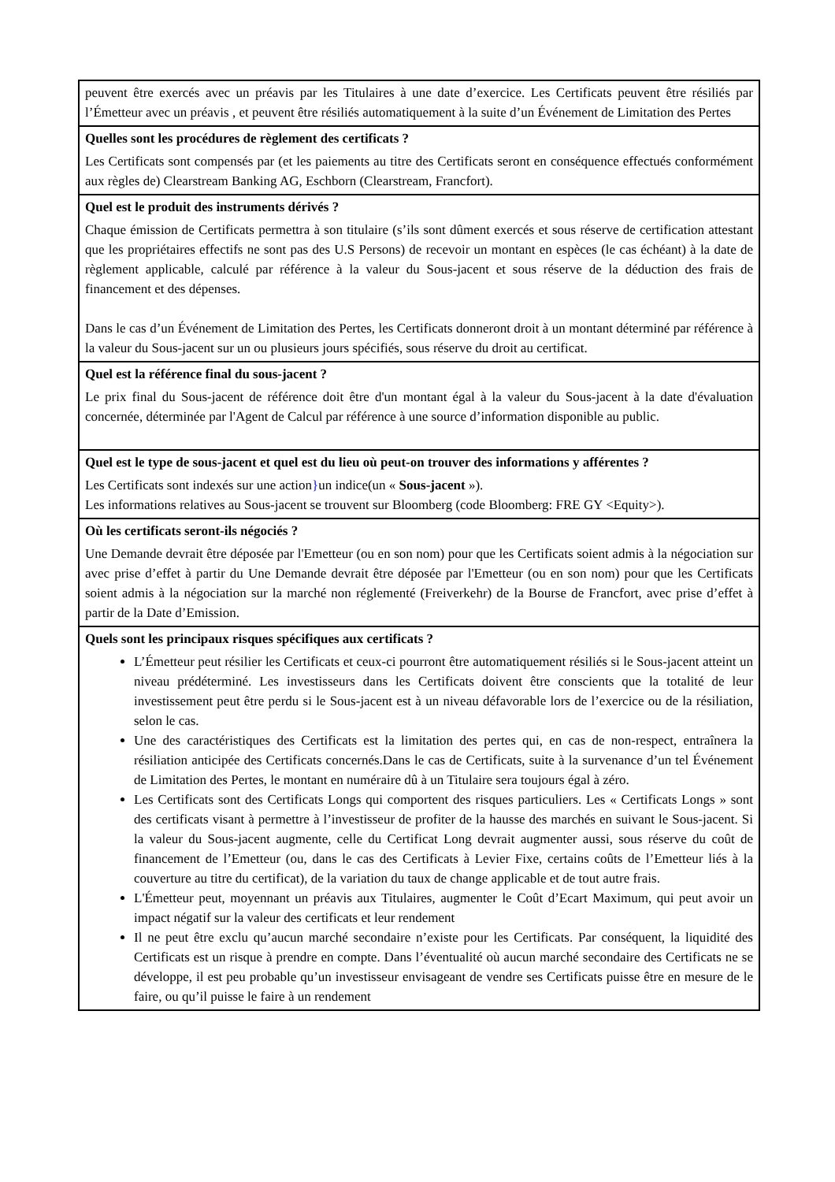| peuvent être exercés avec un préavis par les Titulaires à une date d’exercice. Les Certificats peuvent être résiliés par l’Émetteur avec un préavis , et peuvent être résiliés automatiquement à la suite d’un Événement de Limitation des Pertes |
| Quelles sont les procédures de règlement des certificats ? Les Certificats sont compensés par (et les paiements au titre des Certificats seront en conséquence effectués conformément aux règles de) Clearstream Banking AG, Eschborn (Clearstream, Francfort). |
| Quel est le produit des instruments dérivés ? Chaque émission de Certificats permettra à son titulaire (s’ils sont dûment exercés et sous réserve de certification attestant que les propriétaires effectifs ne sont pas des U.S Persons) de recevoir un montant en espèces (le cas échéant) à la date de règlement applicable, calculé par référence à la valeur du Sous-jacent et sous réserve de la déduction des frais de financement et des dépenses. Dans le cas d’un Événement de Limitation des Pertes, les Certificats donneront droit à un montant déterminé par référence à la valeur du Sous-jacent sur un ou plusieurs jours spécifiés, sous réserve du droit au certificat. |
| Quel est la référence final du sous-jacent ? Le prix final du Sous-jacent de référence doit être d'un montant égal à la valeur du Sous-jacent à la date d'évaluation concernée, déterminée par l'Agent de Calcul par référence à une source d’information disponible au public. |
| Quel est le type de sous-jacent et quel est du lieu où peut-on trouver des informations y afférentes ? Les Certificats sont indexés sur une action } un indice(un « Sous-jacent »). Les informations relatives au Sous-jacent se trouvent sur Bloomberg (code Bloomberg: FRE GY <Equity>). |
| Où les certificats seront-ils négociés ? Une Demande devrait être déposée par l'Emetteur (ou en son nom) pour que les Certificats soient admis à la négociation sur avec prise d’effet à partir du Une Demande devrait être déposée par l'Emetteur (ou en son nom) pour que les Certificats soient admis à la négociation sur la marché non réglementé (Freiverkehr) de la Bourse de Francfort, avec prise d’effet à partir de la Date d’Emission. |
| Quels sont les principaux risques spécifiques aux certificats ? L’Émetteur peut résilier les Certificats et ceux-ci pourront être automatiquement résiliés si le Sous-jacent atteint un niveau prédéterminé. Les investisseurs dans les Certificats doivent être conscients que la totalité de leur investissement peut être perdu si le Sous-jacent est à un niveau défavorable lors de l’exercice ou de la résiliation, selon le cas. Une des caractéristiques des Certificats est la limitation des pertes qui, en cas de non-respect, entraînera la résiliation anticipée des Certificats concernés.Dans le cas de Certificats, suite à la survenance d’un tel Événement de Limitation des Pertes, le montant en numéraire dû à un Titulaire sera toujours égal à zéro. Les Certificats sont des Certificats Longs qui comportent des risques particuliers. Les « Certificats Longs » sont des certificats visant à permettre à l’investisseur de profiter de la hausse des marchés en suivant le Sous-jacent. Si la valeur du Sous-jacent augmente, celle du Certificat Long devrait augmenter aussi, sous réserve du coût de financement de l’Emetteur (ou, dans le cas des Certificats à Levier Fixe, certains coûts de l’Emetteur liés à la couverture au titre du certificat), de la variation du taux de change applicable et de tout autre frais. L'Émetteur peut, moyennant un préavis aux Titulaires, augmenter le Coût d’Ecart Maximum, qui peut avoir un impact négatif sur la valeur des certificats et leur rendement Il ne peut être exclu qu’aucun marché secondaire n’existe pour les Certificats. Par conséquent, la liquidité des Certificats est un risque à prendre en compte. Dans l’éventualité où aucun marché secondaire des Certificats ne se développe, il est peu probable qu’un investisseur envisageant de vendre ses Certificats puisse être en mesure de le faire, ou qu’il puisse le faire à un rendement |